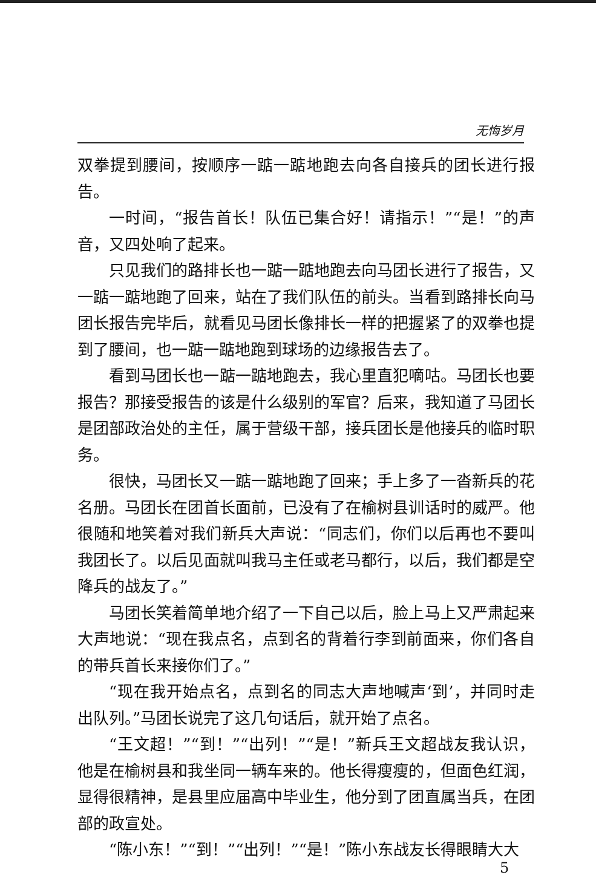无悔岁月
双拳提到腰间，按顺序一踮一踮地跑去向各自接兵的团长进行报告。
一时间，“报告首长！队伍已集合好！请指示！”“是！”的声音，又四处响了起来。
只见我们的路排长也一踮一踮地跑去向马团长进行了报告，又一踮一踮地跑了回来，站在了我们队伍的前头。当看到路排长向马团长报告完毕后，就看见马团长像排长一样的把握紧了的双拳也提到了腰间，也一踮一踮地跑到球场的边缘报告去了。
看到马团长也一踮一踮地跑去，我心里直犯嘀咕。马团长也要报告？那接受报告的该是什么级别的军官？后来，我知道了马团长是团部政治处的主任，属于营级干部，接兵团长是他接兵的临时职务。
很快，马团长又一踮一踮地跑了回来；手上多了一沓新兵的花名册。马团长在团首长面前，已没有了在榆树县训话时的威严。他很随和地笑着对我们新兵大声说：“同志们，你们以后再也不要叫我团长了。以后见面就叫我马主任或老马都行，以后，我们都是空降兵的战友了。”
马团长笑着简单地介绍了一下自己以后，脸上马上又严肃起来大声地说：“现在我点名，点到名的背着行李到前面来，你们各自的带兵首长来接你们了。”
“现在我开始点名，点到名的同志大声地喊声‘到’，并同时走出队列。”马团长说完了这几句话后，就开始了点名。
“王文超！”“到！”“出列！”“是！”新兵王文超战友我认识，他是在榆树县和我坐同一辆车来的。他长得瘦瘦的，但面色红润，显得很精神，是县里应届高中毕业生，他分到了团直属当兵，在团部的政宣处。
“陈小东！”“到！”“出列！”“是！”陈小东战友长得眼睛大大
5